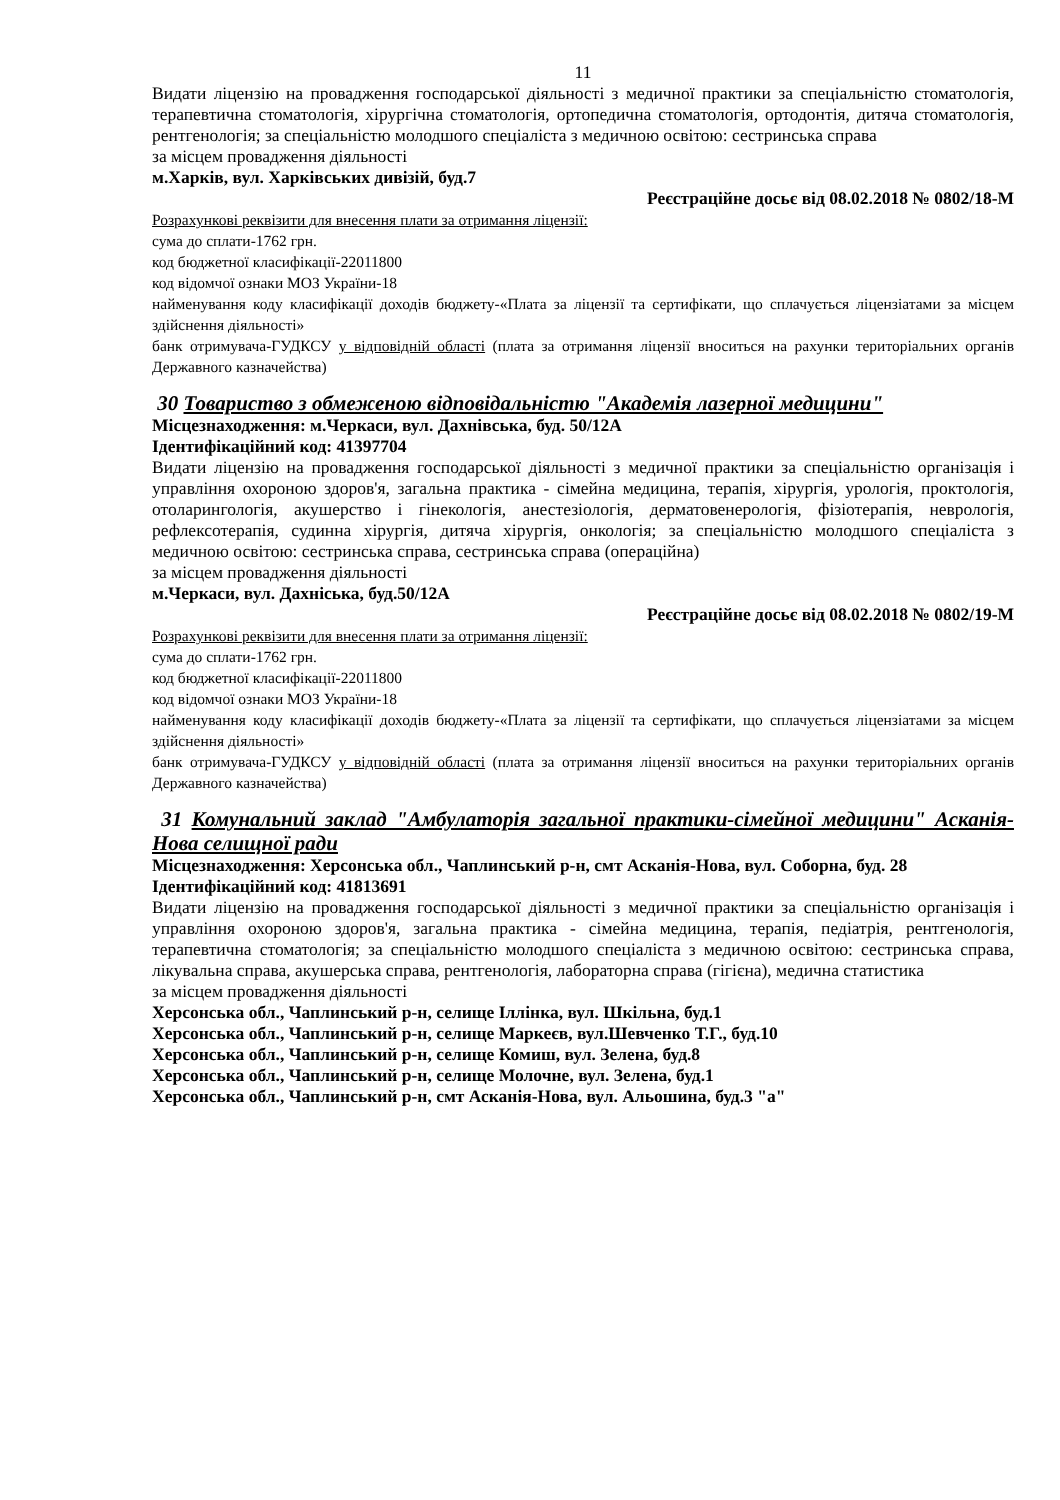11
Видати ліцензію на провадження господарської діяльності з медичної практики за спеціальністю стоматологія, терапевтична стоматологія, хірургічна стоматологія, ортопедична стоматологія, ортодонтія, дитяча стоматологія, рентгенологія; за спеціальністю молодшого спеціаліста з медичною освітою: сестринська справа
за місцем провадження діяльності
м.Харків, вул. Харківських дивізій, буд.7
Реєстраційне досьє від 08.02.2018 № 0802/18-М
Розрахункові реквізити для внесення плати за отримання ліцензії:
сума до сплати-1762 грн.
код бюджетної класифікації-22011800
код відомчої ознаки МОЗ України-18
найменування коду класифікації доходів бюджету-«Плата за ліцензії та сертифікати, що сплачується ліцензіатами за місцем здійснення діяльності»
банк отримувача-ГУДКСУ у відповідній області (плата за отримання ліцензії вноситься на рахунки територіальних органів Державного казначейства)
30 Товариство з обмеженою відповідальністю "Академія лазерної медицини"
Місцезнаходження: м.Черкаси, вул. Дахнівська, буд. 50/12А
Ідентифікаційний код: 41397704
Видати ліцензію на провадження господарської діяльності з медичної практики за спеціальністю організація і управління охороною здоров'я, загальна практика - сімейна медицина, терапія, хірургія, урологія, проктологія, отоларингологія, акушерство і гінекологія, анестезіологія, дерматовенерологія, фізіотерапія, неврологія, рефлексотерапія, судинна хірургія, дитяча хірургія, онкологія; за спеціальністю молодшого спеціаліста з медичною освітою: сестринська справа, сестринська справа (операційна)
за місцем провадження діяльності
м.Черкаси, вул. Дахніська, буд.50/12А
Реєстраційне досьє від 08.02.2018 № 0802/19-М
Розрахункові реквізити для внесення плати за отримання ліцензії:
сума до сплати-1762 грн.
код бюджетної класифікації-22011800
код відомчої ознаки МОЗ України-18
найменування коду класифікації доходів бюджету-«Плата за ліцензії та сертифікати, що сплачується ліцензіатами за місцем здійснення діяльності»
банк отримувача-ГУДКСУ у відповідній області (плата за отримання ліцензії вноситься на рахунки територіальних органів Державного казначейства)
31 Комунальний заклад "Амбулаторія загальної практики-сімейної медицини" Асканія-Нова селищної ради
Місцезнаходження: Херсонська обл., Чаплинський р-н, смт Асканія-Нова, вул. Соборна, буд. 28
Ідентифікаційний код: 41813691
Видати ліцензію на провадження господарської діяльності з медичної практики за спеціальністю організація і управління охороною здоров'я, загальна практика - сімейна медицина, терапія, педіатрія, рентгенологія, терапевтична стоматологія; за спеціальністю молодшого спеціаліста з медичною освітою: сестринська справа, лікувальна справа, акушерська справа, рентгенологія, лабораторна справа (гігієна), медична статистика
за місцем провадження діяльності
Херсонська обл., Чаплинський р-н, селище Іллінка, вул. Шкільна, буд.1
Херсонська обл., Чаплинський р-н, селище Маркеєв, вул.Шевченко Т.Г., буд.10
Херсонська обл., Чаплинський р-н, селище Комиш, вул. Зелена, буд.8
Херсонська обл., Чаплинський р-н, селище Молочне, вул. Зелена, буд.1
Херсонська обл., Чаплинський р-н, смт Асканія-Нова, вул. Альошина, буд.3 "а"